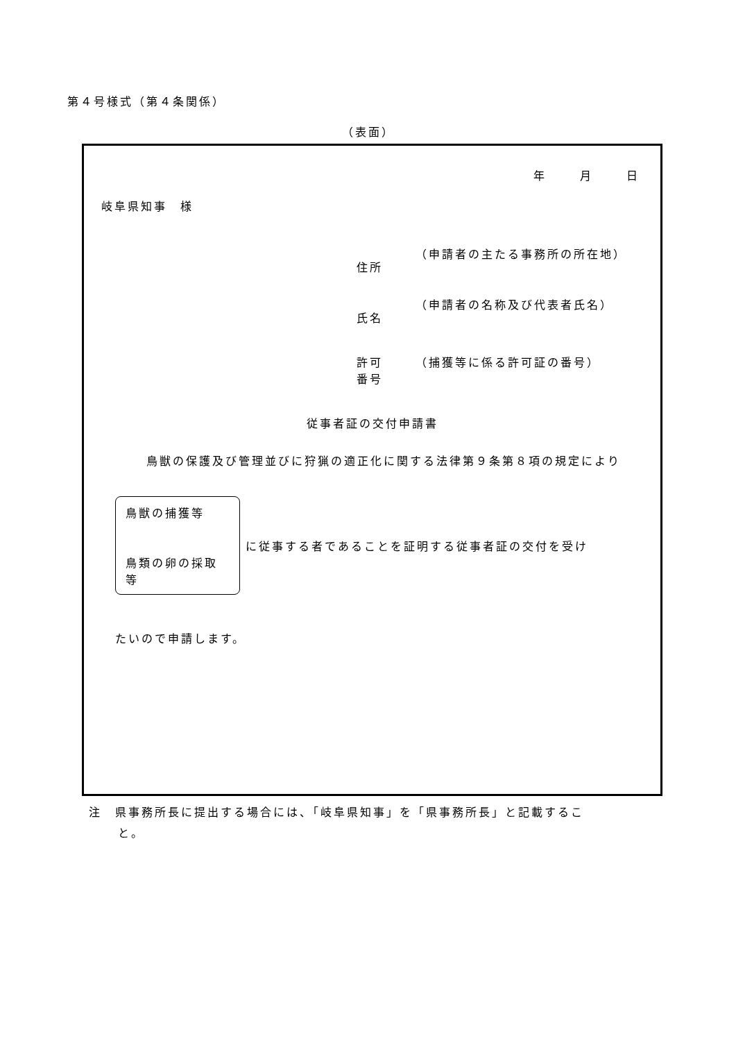第４号様式（第４条関係）
（表面）
年 月 日
岐阜県知事　様
住所 （申請者の主たる事務所の所在地）
氏名 （申請者の名称及び代表者氏名）
許可
番号
（捕獲等に係る許可証の番号）
従事者証の交付申請書
鳥獣の保護及び管理並びに狩猟の適正化に関する法律第９条第８項の規定により
鳥獣の捕獲等
鳥類の卵の採取等
に従事する者であることを証明する従事者証の交付を受け
たいので申請します。
注　県事務所長に提出する場合には、「岐阜県知事」を「県事務所長」と記載するこ
と。